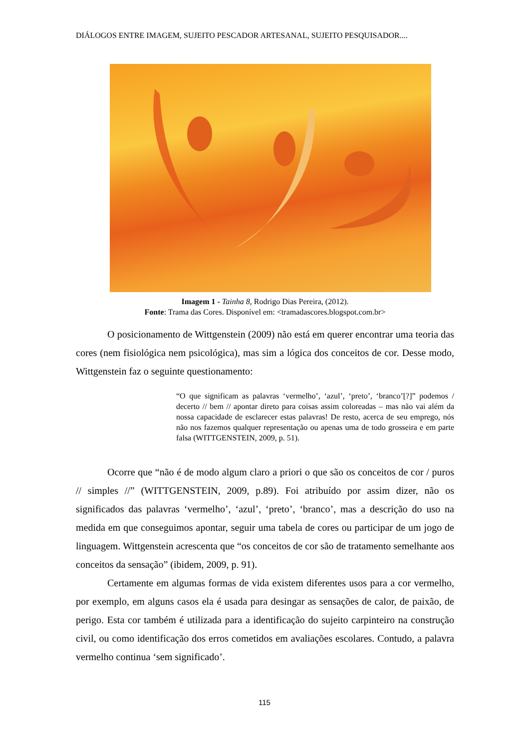DIÁLOGOS ENTRE IMAGEM, SUJEITO PESCADOR ARTESANAL, SUJEITO PESQUISADOR....
Imagem 1 - Tainha 8, Rodrigo Dias Pereira, (2012).
Fonte: Trama das Cores. Disponível em: <tramadascores.blogspot.com.br>
O posicionamento de Wittgenstein (2009) não está em querer encontrar uma teoria das cores (nem fisiológica nem psicológica), mas sim a lógica dos conceitos de cor. Desse modo, Wittgenstein faz o seguinte questionamento:
“O que significam as palavras ‘vermelho’, ‘azul’, ‘preto’, ‘branco’[?]” podemos / decerto // bem // apontar direto para coisas assim coloreadas – mas não vai além da nossa capacidade de esclarecer estas palavras! De resto, acerca de seu emprego, nós não nos fazemos qualquer representação ou apenas uma de todo grosseira e em parte falsa (WITTGENSTEIN, 2009, p. 51).
Ocorre que “não é de modo algum claro a priori o que são os conceitos de cor / puros // simples //” (WITTGENSTEIN, 2009, p.89). Foi atribuído por assim dizer, não os significados das palavras ‘vermelho’, ‘azul’, ‘preto’, ‘branco’, mas a descrição do uso na medida em que conseguimos apontar, seguir uma tabela de cores ou participar de um jogo de linguagem. Wittgenstein acrescenta que “os conceitos de cor são de tratamento semelhante aos conceitos da sensação” (ibidem, 2009, p. 91).
Certamente em algumas formas de vida existem diferentes usos para a cor vermelho, por exemplo, em alguns casos ela é usada para desingar as sensações de calor, de paixão, de perigo. Esta cor também é utilizada para a identificação do sujeito carpinteiro na construção civil, ou como identificação dos erros cometidos em avaliações escolares. Contudo, a palavra vermelho continua ‘sem significado’.
115